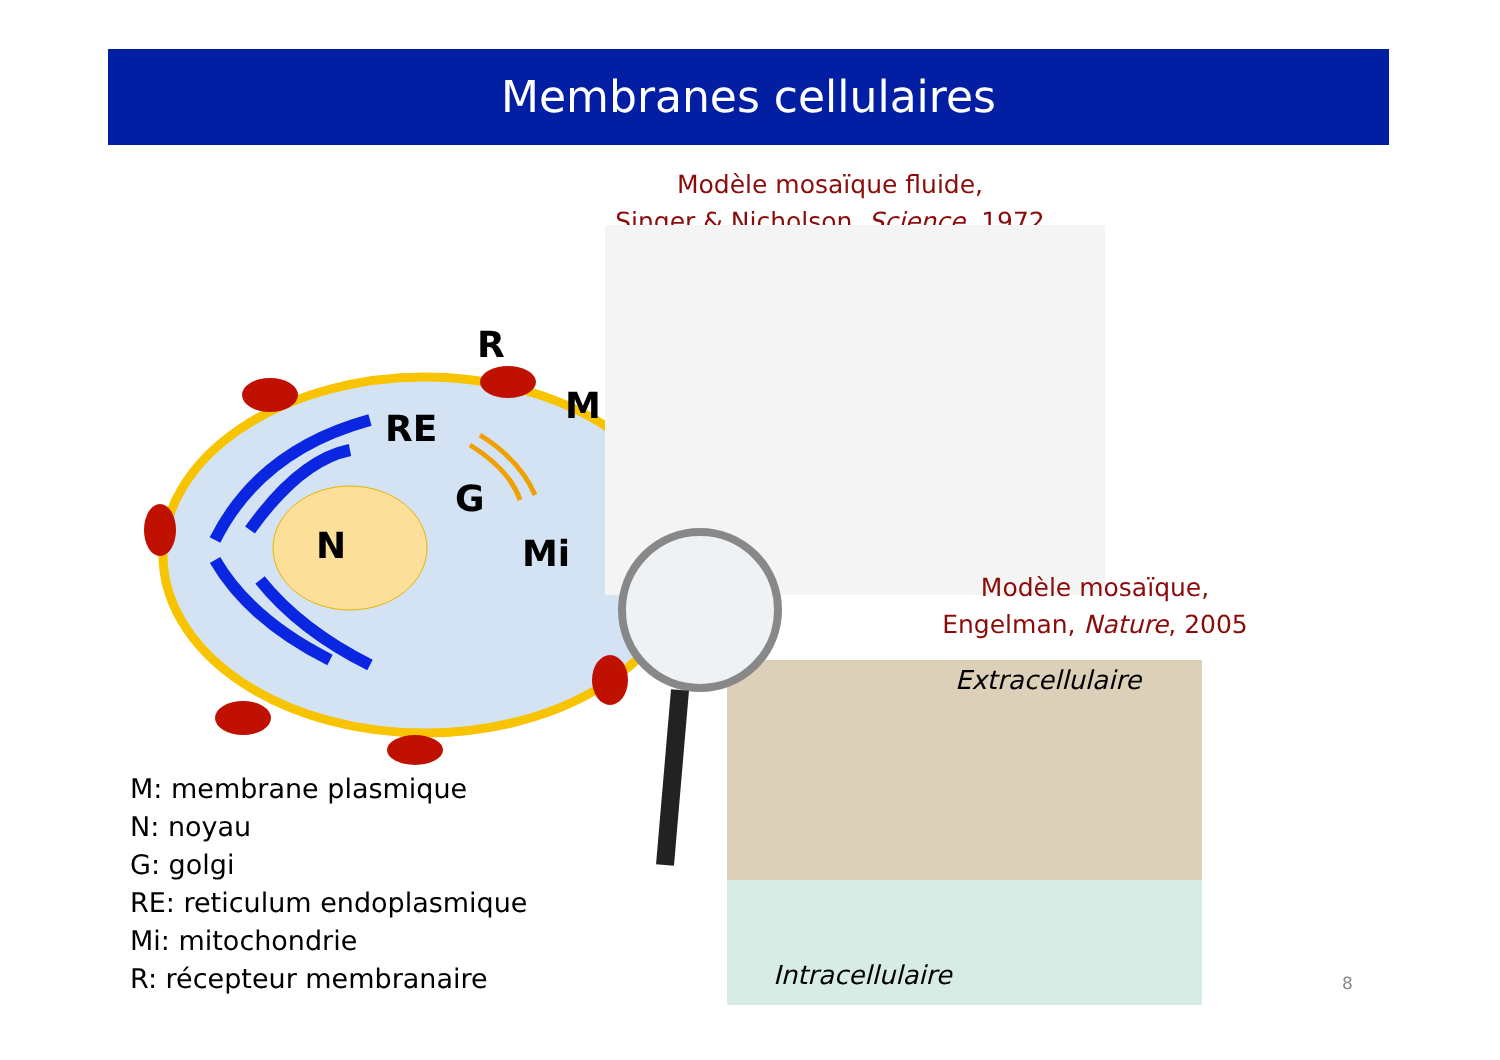Membranes cellulaires
Modèle mosaïque fluide,
Singer & Nicholson, Science, 1972
R
M
RE
G
N Mi
Modèle mosaïque,
Engelman, Nature, 2005
Extracellulaire
Intracellulaire
M: membrane plasmique
N: noyau
G: golgi
RE: reticulum endoplasmique
Mi: mitochondrie
R: récepteur membranaire
8